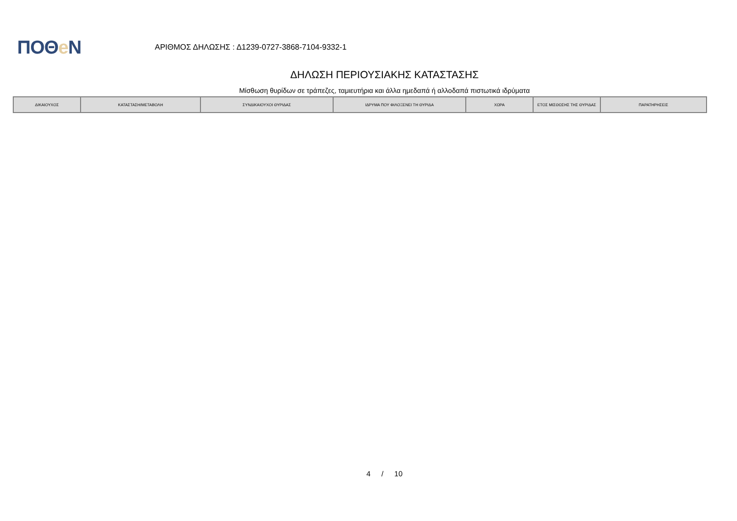ΠΟΘe Ν
ΑΡΙΘΜΟΣ ΔΗΛΩΣΗΣ : Δ1239-0727-3868-7104-9332-1
ΔΗΛΩΣΗ ΠΕΡΙΟΥΣΙΑΚΗΣ ΚΑΤΑΣΤΑΣΗΣ
Μίσθωση θυρίδων σε τράπεζες, ταμιευτήρια και άλλα ημεδαπά ή αλλοδαπά πιστωτικά ιδρύματα
| ΔΙΚΑΙΟΥΧΟΣ | ΚΑΤΑΣΤΑΣΗ/ΜΕΤΑΒΟΛΗ | ΣΥΝΔΙΚΑΙΟΥΧΟΙ ΘΥΡΙΔΑΣ | ΙΔΡΥΜΑ ΠΟΥ ΦΙΛΟΞΕΝΕΙ ΤΗ ΘΥΡΙΔΑ | ΧΩΡΑ | ΕΤΟΣ ΜΙΣΘΩΣΗΣ ΤΗΣ ΘΥΡΙΔΑΣ | ΠΑΡΑΤΗΡΗΣΕΙΣ |
| --- | --- | --- | --- | --- | --- | --- |
4 / 10